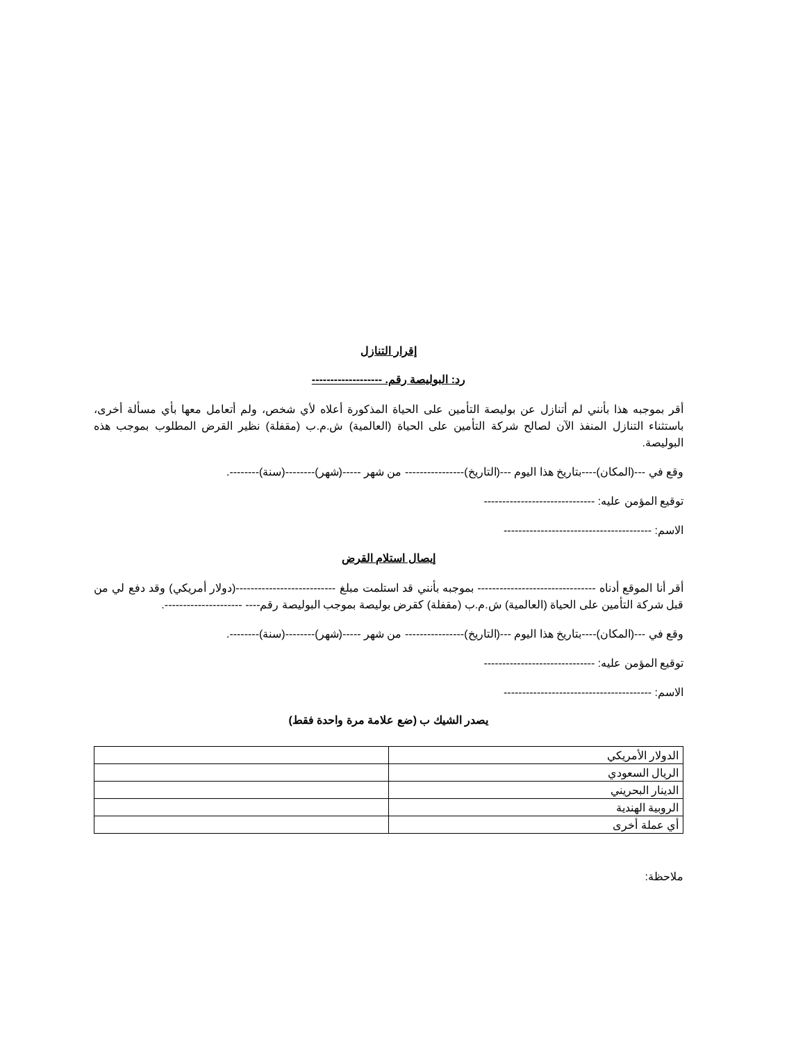إقرار التنازل
رد: البوليصة رقم. -------------------
أقر بموجبه هذا بأنني لم أتنازل عن بوليصة التأمين على الحياة المذكورة أعلاه لأي شخص، ولم أتعامل معها بأي مسألة أخرى، باستثناء التنازل المنفذ الآن لصالح شركة التأمين على الحياة (العالمية) ش.م.ب (مقفلة) نظير القرض المطلوب بموجب هذه البوليصة.
وقع في ---(المكان)----بتاريخ هذا اليوم ---(التاريخ)---------------- من شهر -----(شهر)--------(سنة)--------.
توقيع المؤمن عليه: ------------------------------
الاسم: ----------------------------------------
إيصال استلام القرض
أقر أنا الموقع أدناه -------------------------------- بموجبه بأنني قد استلمت مبلغ ---------------------------(دولار أمريكي) وقد دفع لي من قبل شركة التأمين على الحياة (العالمية) ش.م.ب (مقفلة) كقرض بوليصة بموجب البوليصة رقم---- ---------------------.
وقع في ---(المكان)----بتاريخ هذا اليوم ---(التاريخ)---------------- من شهر -----(شهر)--------(سنة)--------.
توقيع المؤمن عليه: ------------------------------
الاسم: ----------------------------------------
يصدر الشيك ب (ضع علامة مرة واحدة فقط)
| الدولار الأمريكي | |
| الريال السعودي | |
| الدينار البحريني | |
| الروبية الهندية | |
| أي عملة أخرى | |
ملاحظة: